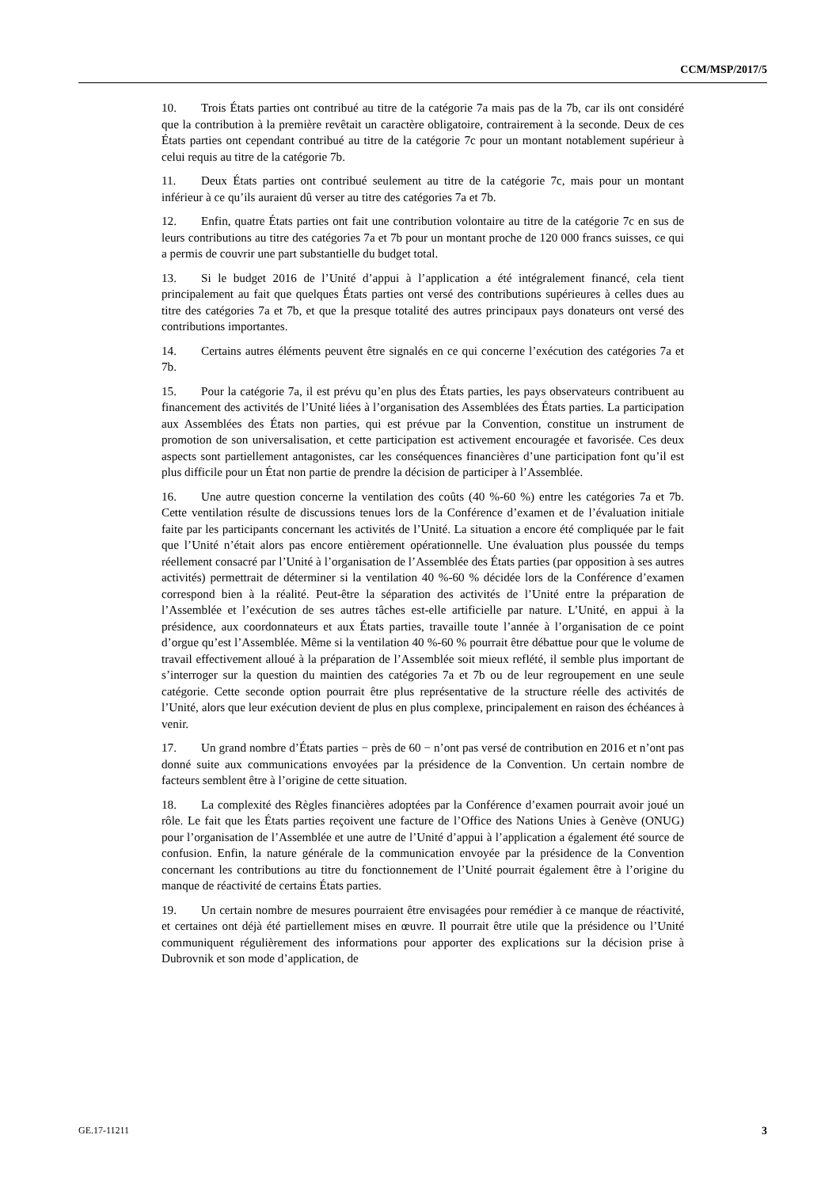CCM/MSP/2017/5
10. Trois États parties ont contribué au titre de la catégorie 7a mais pas de la 7b, car ils ont considéré que la contribution à la première revêtait un caractère obligatoire, contrairement à la seconde. Deux de ces États parties ont cependant contribué au titre de la catégorie 7c pour un montant notablement supérieur à celui requis au titre de la catégorie 7b.
11. Deux États parties ont contribué seulement au titre de la catégorie 7c, mais pour un montant inférieur à ce qu’ils auraient dû verser au titre des catégories 7a et 7b.
12. Enfin, quatre États parties ont fait une contribution volontaire au titre de la catégorie 7c en sus de leurs contributions au titre des catégories 7a et 7b pour un montant proche de 120 000 francs suisses, ce qui a permis de couvrir une part substantielle du budget total.
13. Si le budget 2016 de l’Unité d’appui à l’application a été intégralement financé, cela tient principalement au fait que quelques États parties ont versé des contributions supérieures à celles dues au titre des catégories 7a et 7b, et que la presque totalité des autres principaux pays donateurs ont versé des contributions importantes.
14. Certains autres éléments peuvent être signalés en ce qui concerne l’exécution des catégories 7a et 7b.
15. Pour la catégorie 7a, il est prévu qu’en plus des États parties, les pays observateurs contribuent au financement des activités de l’Unité liées à l’organisation des Assemblées des États parties. La participation aux Assemblées des États non parties, qui est prévue par la Convention, constitue un instrument de promotion de son universalisation, et cette participation est activement encouragée et favorisée. Ces deux aspects sont partiellement antagonistes, car les conséquences financières d’une participation font qu’il est plus difficile pour un État non partie de prendre la décision de participer à l’Assemblée.
16. Une autre question concerne la ventilation des coûts (40 %-60 %) entre les catégories 7a et 7b. Cette ventilation résulte de discussions tenues lors de la Conférence d’examen et de l’évaluation initiale faite par les participants concernant les activités de l’Unité. La situation a encore été compliquée par le fait que l’Unité n’était alors pas encore entièrement opérationnelle. Une évaluation plus poussée du temps réellement consacré par l’Unité à l’organisation de l’Assemblée des États parties (par opposition à ses autres activités) permettrait de déterminer si la ventilation 40 %-60 % décidée lors de la Conférence d’examen correspond bien à la réalité. Peut-être la séparation des activités de l’Unité entre la préparation de l’Assemblée et l’exécution de ses autres tâches est-elle artificielle par nature. L’Unité, en appui à la présidence, aux coordonnateurs et aux États parties, travaille toute l’année à l’organisation de ce point d’orgue qu’est l’Assemblée. Même si la ventilation 40 %-60 % pourrait être débattue pour que le volume de travail effectivement alloué à la préparation de l’Assemblée soit mieux reflété, il semble plus important de s’interroger sur la question du maintien des catégories 7a et 7b ou de leur regroupement en une seule catégorie. Cette seconde option pourrait être plus représentative de la structure réelle des activités de l’Unité, alors que leur exécution devient de plus en plus complexe, principalement en raison des échéances à venir.
17. Un grand nombre d’États parties − près de 60 − n’ont pas versé de contribution en 2016 et n’ont pas donné suite aux communications envoyées par la présidence de la Convention. Un certain nombre de facteurs semblent être à l’origine de cette situation.
18. La complexité des Règles financières adoptées par la Conférence d’examen pourrait avoir joué un rôle. Le fait que les États parties reçoivent une facture de l’Office des Nations Unies à Genève (ONUG) pour l’organisation de l’Assemblée et une autre de l’Unité d’appui à l’application a également été source de confusion. Enfin, la nature générale de la communication envoyée par la présidence de la Convention concernant les contributions au titre du fonctionnement de l’Unité pourrait également être à l’origine du manque de réactivité de certains États parties.
19. Un certain nombre de mesures pourraient être envisagées pour remédier à ce manque de réactivité, et certaines ont déjà été partiellement mises en œuvre. Il pourrait être utile que la présidence ou l’Unité communiquent régulièrement des informations pour apporter des explications sur la décision prise à Dubrovnik et son mode d’application, de
GE.17-11211 3